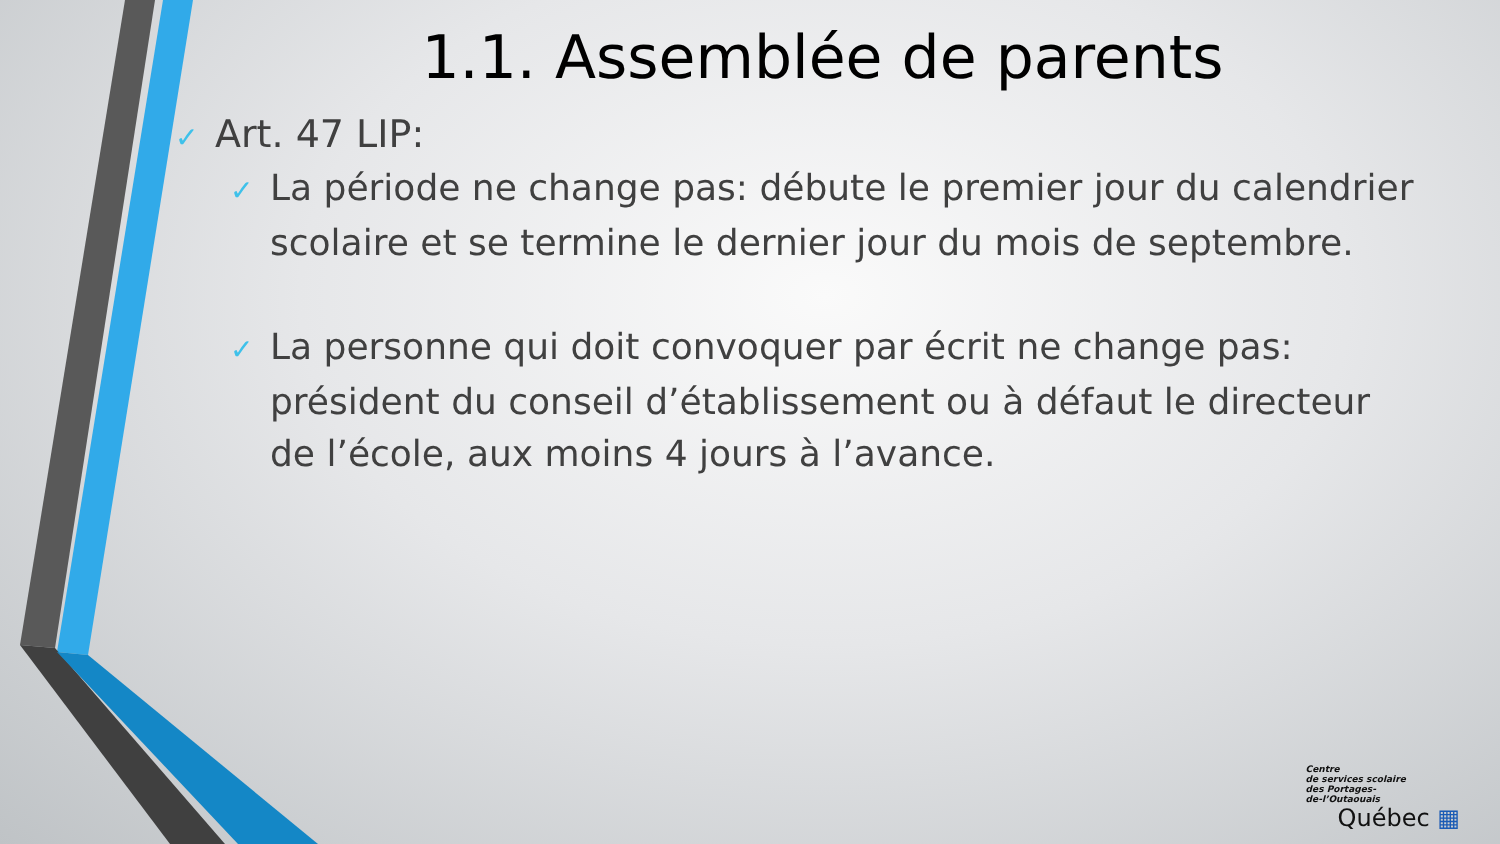1.1. Assemblée de parents
✓ Art. 47 LIP:
✓ La période ne change pas: débute le premier jour du calendrier scolaire et se termine le dernier jour du mois de septembre.
✓ La personne qui doit convoquer par écrit ne change pas: président du conseil d’établissement ou à défaut le directeur de l’école, aux moins 4 jours à l’avance.
Centre
de services scolaire
des Portages-
de-l’Outaouais
Québec ▦